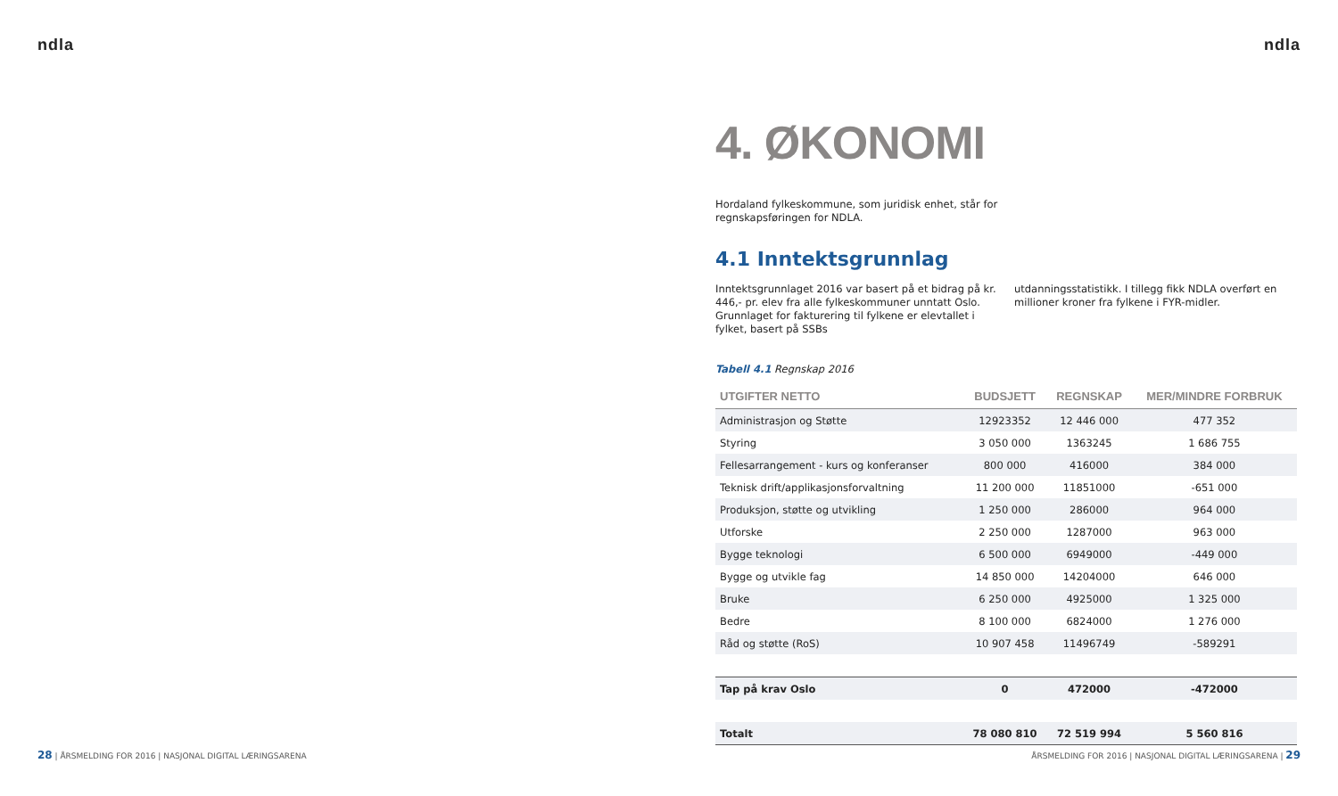ndla
28 | ÅRSMELDING FOR 2016 | NASJONAL DIGITAL LÆRINGSARENA
ndla
4. ØKONOMI
Hordaland fylkeskommune, som juridisk enhet, står for regnskapsføringen for NDLA.
4.1 Inntektsgrunnlag
Inntektsgrunnlaget 2016 var basert på et bidrag på kr. 446,- pr. elev fra alle fylkeskommuner unntatt Oslo. Grunnlaget for fakturering til fylkene er elevtallet i fylket, basert på SSBs
utdanningsstatistikk. I tillegg fikk NDLA overført en millioner kroner fra fylkene i FYR-midler.
Tabell 4.1 Regnskap 2016
| UTGIFTER NETTO | BUDSJETT | REGNSKAP | MER/MINDRE FORBRUK |
| --- | --- | --- | --- |
| Administrasjon og Støtte | 12923352 | 12 446 000 | 477 352 |
| Styring | 3 050 000 | 1363245 | 1 686 755 |
| Fellesarrangement - kurs og konferanser | 800 000 | 416000 | 384 000 |
| Teknisk drift/applikasjonsforvaltning | 11 200 000 | 11851000 | -651 000 |
| Produksjon, støtte og utvikling | 1 250 000 | 286000 | 964 000 |
| Utforske | 2 250 000 | 1287000 | 963 000 |
| Bygge teknologi | 6 500 000 | 6949000 | -449 000 |
| Bygge og utvikle fag | 14 850 000 | 14204000 | 646 000 |
| Bruke | 6 250 000 | 4925000 | 1 325 000 |
| Bedre | 8 100 000 | 6824000 | 1 276 000 |
| Råd og støtte (RoS) | 10 907 458 | 11496749 | -589291 |
| Tap på krav Oslo | 0 | 472000 | -472000 |
| Totalt | 78 080 810 | 72 519 994 | 5 560 816 |
ÅRSMELDING FOR 2016 | NASJONAL DIGITAL LÆRINGSARENA | 29